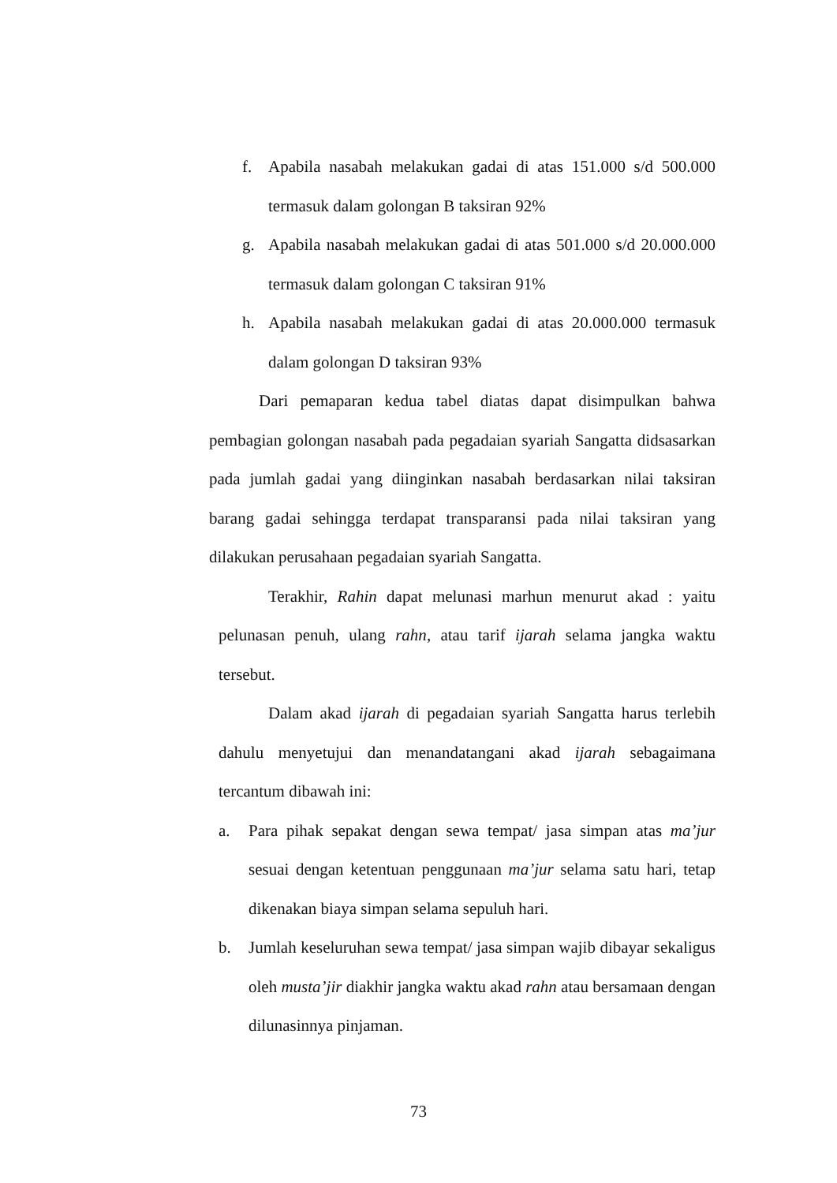f. Apabila nasabah melakukan gadai di atas 151.000 s/d 500.000 termasuk dalam golongan B taksiran 92%
g. Apabila nasabah melakukan gadai di atas 501.000 s/d 20.000.000 termasuk dalam golongan C taksiran 91%
h. Apabila nasabah melakukan gadai di atas 20.000.000 termasuk dalam golongan D taksiran 93%
Dari pemaparan kedua tabel diatas dapat disimpulkan bahwa pembagian golongan nasabah pada pegadaian syariah Sangatta didsasarkan pada jumlah gadai yang diinginkan nasabah berdasarkan nilai taksiran barang gadai sehingga terdapat transparansi pada nilai taksiran yang dilakukan perusahaan pegadaian syariah Sangatta.
Terakhir, Rahin dapat melunasi marhun menurut akad : yaitu pelunasan penuh, ulang rahn, atau tarif ijarah selama jangka waktu tersebut.
Dalam akad ijarah di pegadaian syariah Sangatta harus terlebih dahulu menyetujui dan menandatangani akad ijarah sebagaimana tercantum dibawah ini:
a. Para pihak sepakat dengan sewa tempat/ jasa simpan atas ma’jur sesuai dengan ketentuan penggunaan ma’jur selama satu hari, tetap dikenakan biaya simpan selama sepuluh hari.
b. Jumlah keseluruhan sewa tempat/ jasa simpan wajib dibayar sekaligus oleh musta’jir diakhir jangka waktu akad rahn atau bersamaan dengan dilunasinnya pinjaman.
73